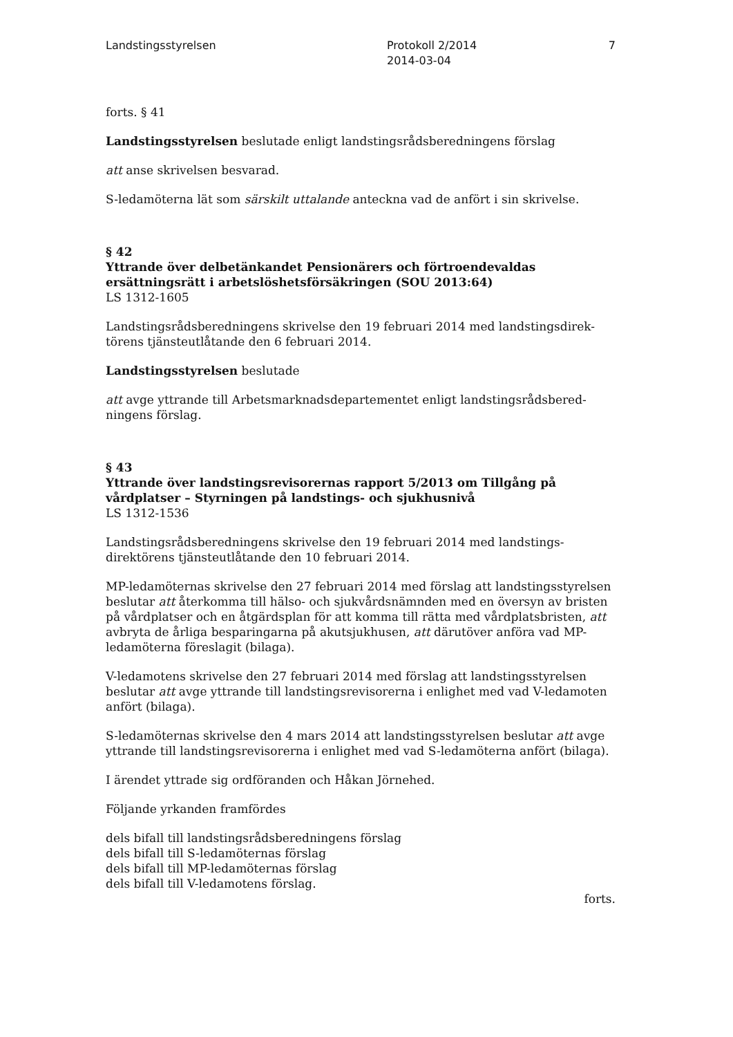Landstingsstyrelsen Protokoll 2/2014
2014-03-04
7
forts. § 41
Landstingsstyrelsen beslutade enligt landstingsrådsberedningens förslag
att anse skrivelsen besvarad.
S-ledamöterna lät som särskilt uttalande anteckna vad de anfört i sin skrivelse.
§ 42
Yttrande över delbetänkandet Pensionärers och förtroendevaldas ersättningsrätt i arbetslöshetsförsäkringen (SOU 2013:64)
LS 1312-1605
Landstingsrådsberedningens skrivelse den 19 februari 2014 med landstingsdirek-törens tjänsteutlåtande den 6 februari 2014.
Landstingsstyrelsen beslutade
att avge yttrande till Arbetsmarknadsdepartementet enligt landstingsrådsbered-ningens förslag.
§ 43
Yttrande över landstingsrevisorernas rapport 5/2013 om Tillgång på vårdplatser – Styrningen på landstings- och sjukhusnivå
LS 1312-1536
Landstingsrådsberedningens skrivelse den 19 februari 2014 med landstings-direktörens tjänsteutlåtande den 10 februari 2014.
MP-ledamöternas skrivelse den 27 februari 2014 med förslag att landstingsstyrelsen beslutar att återkomma till hälso- och sjukvårdsnämnden med en översyn av bristen på vårdplatser och en åtgärdsplan för att komma till rätta med vårdplatsbristen, att avbryta de årliga besparingarna på akutsjukhusen, att därutöver anföra vad MP-ledamöterna föreslagit (bilaga).
V-ledamotens skrivelse den 27 februari 2014 med förslag att landstingsstyrelsen beslutar att avge yttrande till landstingsrevisorerna i enlighet med vad V-ledamoten anfört (bilaga).
S-ledamöternas skrivelse den 4 mars 2014 att landstingsstyrelsen beslutar att avge yttrande till landstingsrevisorerna i enlighet med vad S-ledamöterna anfört (bilaga).
I ärendet yttrade sig ordföranden och Håkan Jörnehed.
Följande yrkanden framfördes
dels bifall till landstingsrådsberedningens förslag
dels bifall till S-ledamöternas förslag
dels bifall till MP-ledamöternas förslag
dels bifall till V-ledamotens förslag.
forts.